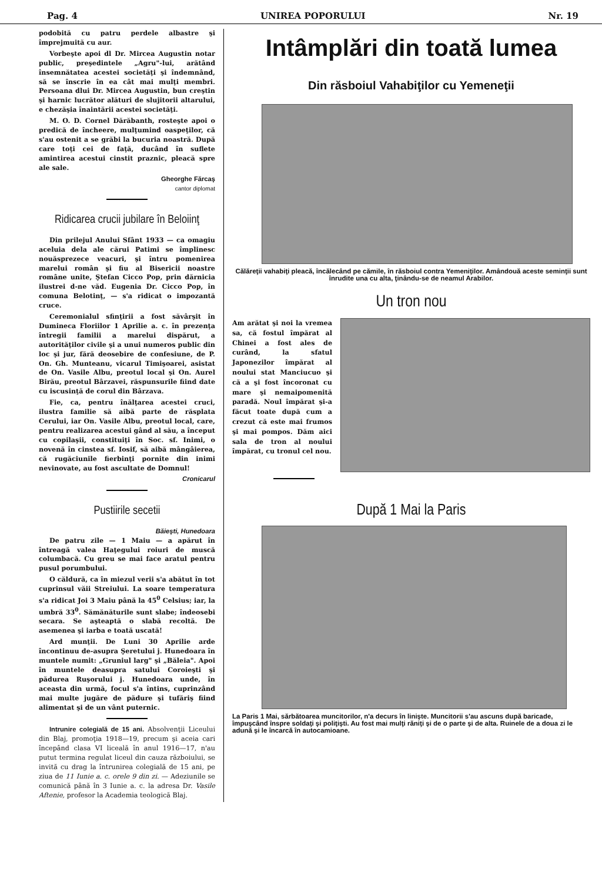Pag. 4 UNIREA POPORULUI Nr. 19
podobită cu patru perdele albastre şi împrejmuită cu aur.
Vorbeşte apoi dl Dr. Mircea Augustin notar public, preşedintele „Agru"-lui, arătând însemnătatea acestei societăţi şi îndemnând, să se înscrie în ea cât mai mulţi membri. Persoana dlui Dr. Mircea Augustin, bun creştin şi harnic lucrător alături de slujitorii altarului, e chezăşia înaintării acestei societăţi.
M. O. D. Cornel Dărăbanth, rosteşte apoi o predică de încheere, mulţumind oaspeţilor, că s'au ostenit a se grăbi la bucuria noastră. După care toţi cei de faţă, ducând în suflete amintirea acestui cinstit praznic, pleacă spre ale sale.
Gheorghe Fărcaş
cantor diplomat
Ridicarea crucii jubilare în Beloiinţ
Din prilejul Anului Sfânt 1933 — ca omagiu aceluia dela ale cărui Patimi se împlinesc nouăsprezece veacuri, şi întru pomenirea marelui român şi fiu al Bisericii noastre române unite, Ştefan Cicco Pop, prin dărnicia ilustrei d-ne văd. Eugenia Dr. Cicco Pop, în comuna Belotinţ, — s'a ridicat o impozantă cruce.
Ceremonialul sfinţirii a fost săvârşit în Dumineca Floriilor 1 Aprilie a. c. în prezenţa întregii familii a marelui dispărut, a autorităţilor civile şi a unui numeros public din loc şi jur, fără deosebire de confesiune, de P. On. Gh. Munteanu, vicarul Timişoarei, asistat de On. Vasile Albu, preotul local şi On. Aurel Birău, preotul Bârzavei, răspunsurile fiind date cu iscusinţă de corul din Bârzava.
Fie, ca, pentru înălţarea acestei cruci, ilustra familie să aibă parte de răsplata Cerului, iar On. Vasile Albu, preotul local, care, pentru realizarea acestui gând al său, a început cu copilaşii, constituiţi în Soc. sf. Inimi, o novenă în cinstea sf. Iosif, să aibă mângâierea, că rugăciunile fierbinţi pornite din inimi nevinovate, au fost ascultate de Domnul!
Cronicarul
Pustiirile secetii
Băieşti, Hunedoara
De patru zile — 1 Maiu — a apărut în întreagă valea Haţegului roiuri de muscă columbacă. Cu greu se mai face aratul pentru pusul porumbului.
O căldură, ca în miezul verii s'a abătut în tot cuprinsul văii Streiului. La soare temperatura s'a ridicat Joi 3 Maiu până la 45<sup>0</sup> Celsius; iar, la umbră 33<sup>0</sup>. Sămănăturile sunt slabe; îndeosebi secara. Se aşteaptă o slabă recoltă. De asemenea şi iarba e toată uscată!
Ard munţii. De Luni 30 Aprilie arde încontinuu de-asupra Şeretului j. Hunedoara în muntele numit: „Gruniul larg" şi „Băleia". Apoi în muntele deasupra satului Coroieşti şi pădurea Ruşorului j. Hunedoara unde, în aceasta din urmă, focul s'a întins, cuprinzând mai multe jugăre de pădure şi tufăriş fiind alimentat şi de un vânt puternic.
Intrunire colegială de 15 ani. Absolvenţii Liceului din Blaj, promoţia 1918—19, precum şi aceia cari începând clasa VI liceală în anul 1916—17, n'au putut termina regulat liceul din cauza războiului, se invită cu drag la întrunirea colegială de 15 ani, pe ziua de 11 Iunie a. c. orele 9 din zi. — Adeziunile se comunică până în 3 Iunie a. c. la adresa Dr. Vasile Aftenie, profesor la Academia teologică Blaj.
Intâmplări din toată lumea
Din răsboiul Vahabiţilor cu Yemeneţii
Călăreţii vahabiţi pleacă, încălecând pe cămile, în răsboiul contra Yemeniţilor. Amândouă aceste seminţii sunt înrudite una cu alta, ţinându-se de neamul Arabilor.
Un tron nou
Am arătat şi noi la vremea sa, că fostul împărat al Chinei a fost ales de curând, la sfatul Japonezilor împărat al noului stat Manciucuo şi că a şi fost încoronat cu mare şi nemaipomenită paradă. Noul împărat şi-a făcut toate după cum a crezut că este mai frumos şi mai pompos. Dăm aici sala de tron al noului împărat, cu tronul cel nou.
După 1 Mai la Paris
La Paris 1 Mai, sărbătoarea muncitorilor, n'a decurs în linişte. Muncitorii s'au ascuns după baricade, împuşcând înspre soldaţi şi poliţişti. Au fost mai mulţi răniţi şi de o parte şi de alta. Ruinele de a doua zi le adună şi le încarcă în autocamioane.